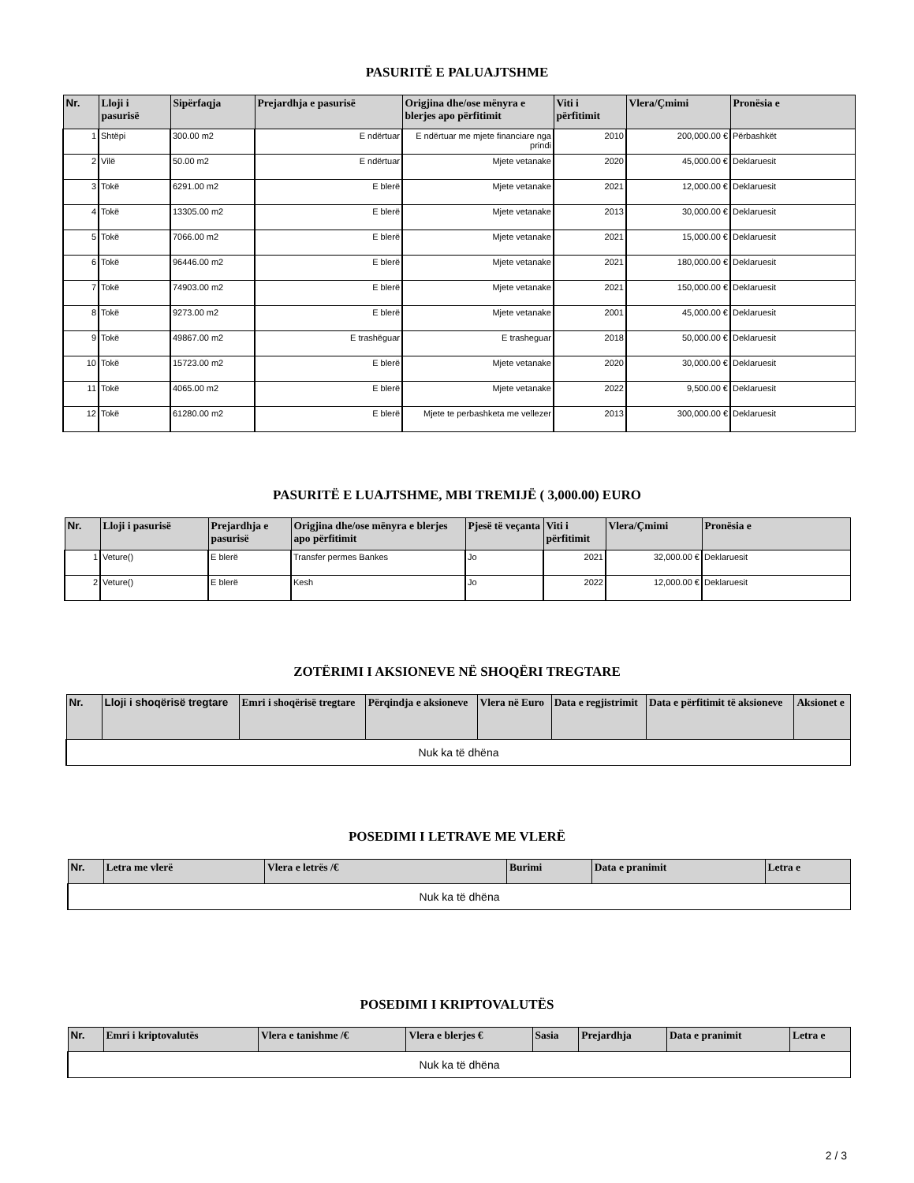PASURITË E PALUAJTSHME
| Nr. | Lloji i pasurisë | Sipërfaqja | Prejardhja e pasurisë | Origjina dhe/ose mënyra e blerjes apo përfitimit | Viti i përfitimit | Vlera/Çmimi | Pronësia e |
| --- | --- | --- | --- | --- | --- | --- | --- |
| 1 | Shtëpi | 300.00 m2 | E ndërtuar | E ndërtuar me mjete financiare nga prindi | 2010 | 200,000.00 € | Përbashkët |
| 2 | Vilë | 50.00 m2 | E ndërtuar | Mjete vetanake | 2020 | 45,000.00 € | Deklaruesit |
| 3 | Tokë | 6291.00 m2 | E blerë | Mjete vetanake | 2021 | 12,000.00 € | Deklaruesit |
| 4 | Tokë | 13305.00 m2 | E blerë | Mjete vetanake | 2013 | 30,000.00 € | Deklaruesit |
| 5 | Tokë | 7066.00 m2 | E blerë | Mjete vetanake | 2021 | 15,000.00 € | Deklaruesit |
| 6 | Tokë | 96446.00 m2 | E blerë | Mjete vetanake | 2021 | 180,000.00 € | Deklaruesit |
| 7 | Tokë | 74903.00 m2 | E blerë | Mjete vetanake | 2021 | 150,000.00 € | Deklaruesit |
| 8 | Tokë | 9273.00 m2 | E blerë | Mjete vetanake | 2001 | 45,000.00 € | Deklaruesit |
| 9 | Tokë | 49867.00 m2 | E trashëguar | E trasheguar | 2018 | 50,000.00 € | Deklaruesit |
| 10 | Tokë | 15723.00 m2 | E blerë | Mjete vetanake | 2020 | 30,000.00 € | Deklaruesit |
| 11 | Tokë | 4065.00 m2 | E blerë | Mjete vetanake | 2022 | 9,500.00 € | Deklaruesit |
| 12 | Tokë | 61280.00 m2 | E blerë | Mjete te perbashketa me vellezer | 2013 | 300,000.00 € | Deklaruesit |
PASURITË E LUAJTSHME, MBI TREMIJË ( 3,000.00) EURO
| Nr. | Lloji i pasurisë | Prejardhja e pasurisë | Origjina dhe/ose mënyra e blerjes apo përfitimit | Pjesë të veçanta | Viti i përfitimit | Vlera/Çmimi | Pronësia e |
| --- | --- | --- | --- | --- | --- | --- | --- |
| 1 | Veture() | E blerë | Transfer permes Bankes | Jo | 2021 | 32,000.00 € | Deklaruesit |
| 2 | Veture() | E blerë | Kesh | Jo | 2022 | 12,000.00 € | Deklaruesit |
ZOTËRIMI I AKSIONEVE NË SHOQËRI TREGTARE
| Nr. | Lloji i shoqërisë tregtare | Emri i shoqërisë tregtare | Përqindja e aksioneve | Vlera në Euro | Data e regjistrimit | Data e përfitimit të aksioneve | Aksionet e |
| --- | --- | --- | --- | --- | --- | --- | --- |
| Nuk ka të dhëna | | | | | | | |
POSEDIMI I LETRAVE ME VLERË
| Nr. | Letra me vlerë | Vlera e letrës /€ | Burimi | Data e pranimit | Letra e |
| --- | --- | --- | --- | --- | --- |
| Nuk ka të dhëna | | | | | |
POSEDIMI I KRIPTOVALUTËS
| Nr. | Emri i kriptovalutës | Vlera e tanishme /€ | Vlera e blerjes € | Sasia | Prejardhja | Data e pranimit | Letra e |
| --- | --- | --- | --- | --- | --- | --- | --- |
| Nuk ka të dhëna | | | | | | | |
2 / 3